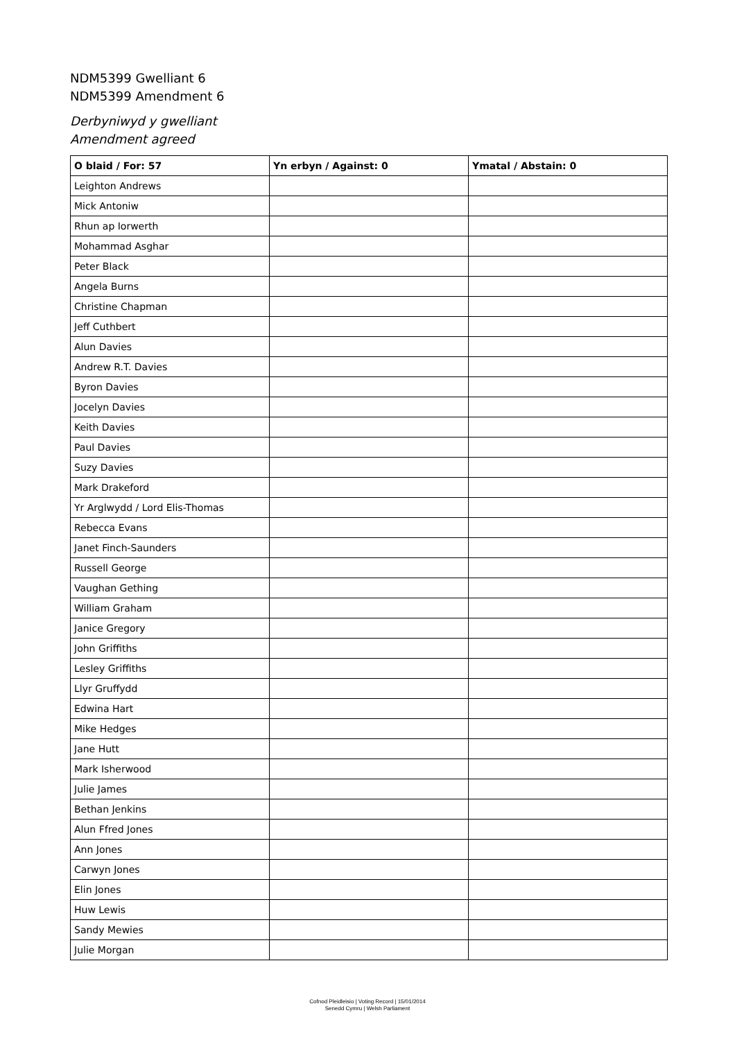NDM5399 Gwelliant 6
NDM5399 Amendment 6
Derbyniwyd y gwelliant
Amendment agreed
| O blaid / For: 57 | Yn erbyn / Against: 0 | Ymatal / Abstain: 0 |
| --- | --- | --- |
| Leighton Andrews | | |
| Mick Antoniw | | |
| Rhun ap Iorwerth | | |
| Mohammad Asghar | | |
| Peter Black | | |
| Angela Burns | | |
| Christine Chapman | | |
| Jeff Cuthbert | | |
| Alun Davies | | |
| Andrew R.T. Davies | | |
| Byron Davies | | |
| Jocelyn Davies | | |
| Keith Davies | | |
| Paul Davies | | |
| Suzy Davies | | |
| Mark Drakeford | | |
| Yr Arglwydd / Lord Elis-Thomas | | |
| Rebecca Evans | | |
| Janet Finch-Saunders | | |
| Russell George | | |
| Vaughan Gething | | |
| William Graham | | |
| Janice Gregory | | |
| John Griffiths | | |
| Lesley Griffiths | | |
| Llyr Gruffydd | | |
| Edwina Hart | | |
| Mike Hedges | | |
| Jane Hutt | | |
| Mark Isherwood | | |
| Julie James | | |
| Bethan Jenkins | | |
| Alun Ffred Jones | | |
| Ann Jones | | |
| Carwyn Jones | | |
| Elin Jones | | |
| Huw Lewis | | |
| Sandy Mewies | | |
| Julie Morgan | | |
Cofnod Pleidleisio | Voting Record | 15/01/2014
Senedd Cymru | Welsh Parliament